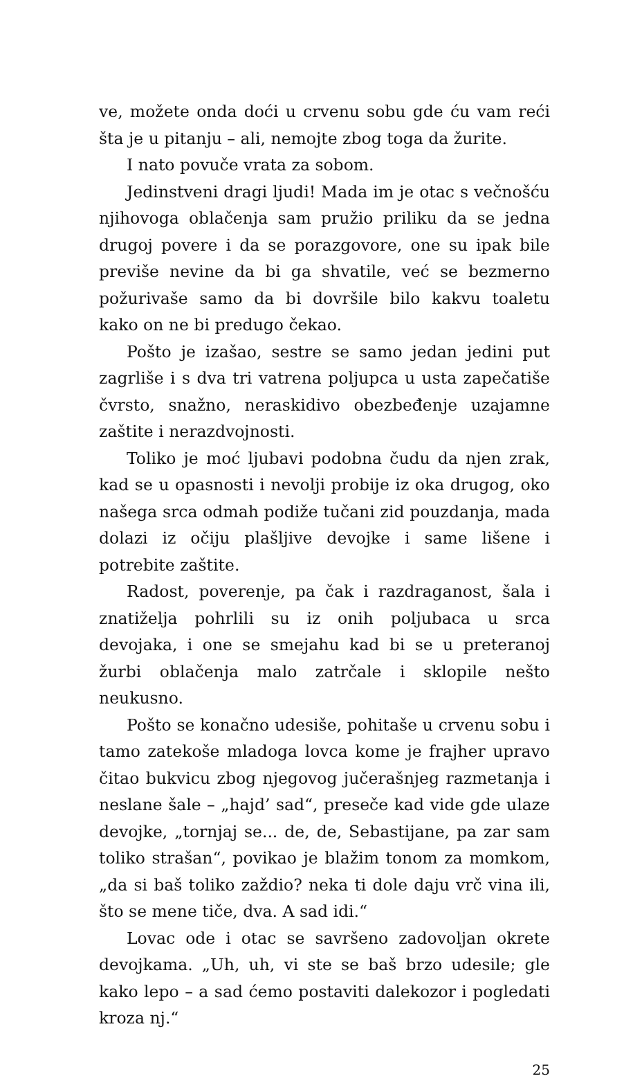ve, možete onda doći u crvenu sobu gde ću vam reći šta je u pitanju – ali, nemojte zbog toga da žurite.
I nato povuče vrata za sobom.
Jedinstveni dragi ljudi! Mada im je otac s večnošću njihovoga oblačenja sam pružio priliku da se jedna drugoj povere i da se porazgovore, one su ipak bile previše nevine da bi ga shvatile, već se bezmerno požurivaše samo da bi dovršile bilo kakvu toaletu kako on ne bi predugo čekao.
Pošto je izašao, sestre se samo jedan jedini put zagrliše i s dva tri vatrena poljupca u usta zapečatiše čvrsto, snažno, neraskidivo obezbeđenje uzajamne zaštite i nerazdvojnosti.
Toliko je moć ljubavi podobna čudu da njen zrak, kad se u opasnosti i nevolji probije iz oka drugog, oko našega srca odmah podiže tučani zid pouzdanja, mada dolazi iz očiju plašljive devojke i same lišene i potrebite zaštite.
Radost, poverenje, pa čak i razdraganost, šala i znatiželja pohrlili su iz onih poljubaca u srca devojaka, i one se smejahu kad bi se u preteranoj žurbi oblačenja malo zatrčale i sklopile nešto neukusno.
Pošto se konačno udesiše, pohitaše u crvenu sobu i tamo zatekoše mladoga lovca kome je frajher upravo čitao bukvicu zbog njegovog jučerašnjeg razmetanja i neslane šale – „hajd’ sad“, preseče kad vide gde ulaze devojke, „tornjaj se... de, de, Sebastijane, pa zar sam toliko strašan“, povikao je blažim tonom za momkom, „da si baš toliko zaždio? neka ti dole daju vrč vina ili, što se mene tiče, dva. A sad idi.“
Lovac ode i otac se savršeno zadovoljan okrete devojkama. „Uh, uh, vi ste se baš brzo udesile; gle kako lepo – a sad ćemo postaviti dalekozor i pogledati kroza nj.“
25